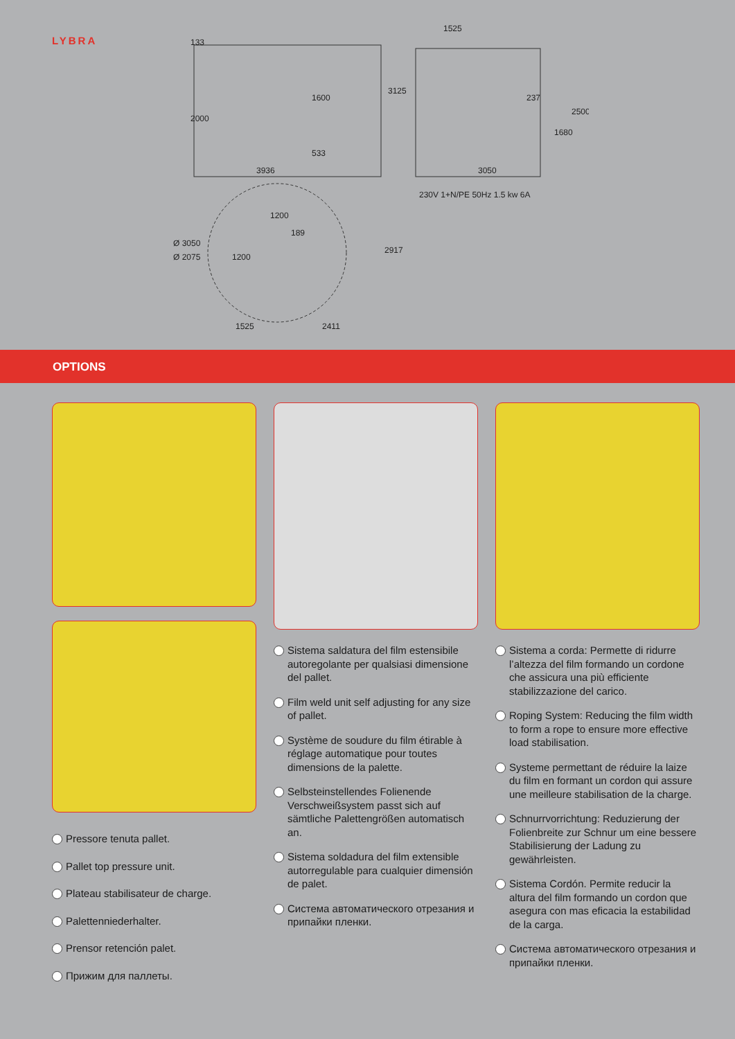LYBRA
3936
3050
1525
230V 1+N/PE 50Hz 1.5 kw 6A
1200
1525
2411
133
2000
1600
533
3125
237
1680
2500
Ø 3050
Ø 2075
1200
189
2917
OPTIONS
Pressore tenuta pallet.
Pallet top pressure unit.
Plateau stabilisateur de charge.
Palettenniederhalter.
Prensor retención palet.
Прижим для паллеты.
Sistema saldatura del film estensibile autoregolante per qualsiasi dimensione del pallet.
Film weld unit self adjusting for any size of pallet.
Système de soudure du film étirable à réglage automatique pour toutes dimensions de la palette.
Selbsteinstellendes Folienende Verschweißsystem passt sich auf sämtliche Palettengrößen automatisch an.
Sistema soldadura del film extensible autorregulable para cualquier dimensión de palet.
Система автоматического отрезания и припайки пленки.
Sistema a corda: Permette di ridurre l’altezza del film formando un cordone che assicura una più efficiente stabilizzazione del carico.
Roping System: Reducing the film width to form a rope to ensure more effective load stabilisation.
Systeme permettant de réduire la laize du film en formant un cordon qui assure une meilleure stabilisation de la charge.
Schnurrvorrichtung: Reduzierung der Folienbreite zur Schnur um eine bessere Stabilisierung der Ladung zu gewährleisten.
Sistema Cordón. Permite reducir la altura del film formando un cordon que asegura con mas eficacia la estabilidad de la carga.
Система автоматического отрезания и припайки пленки.